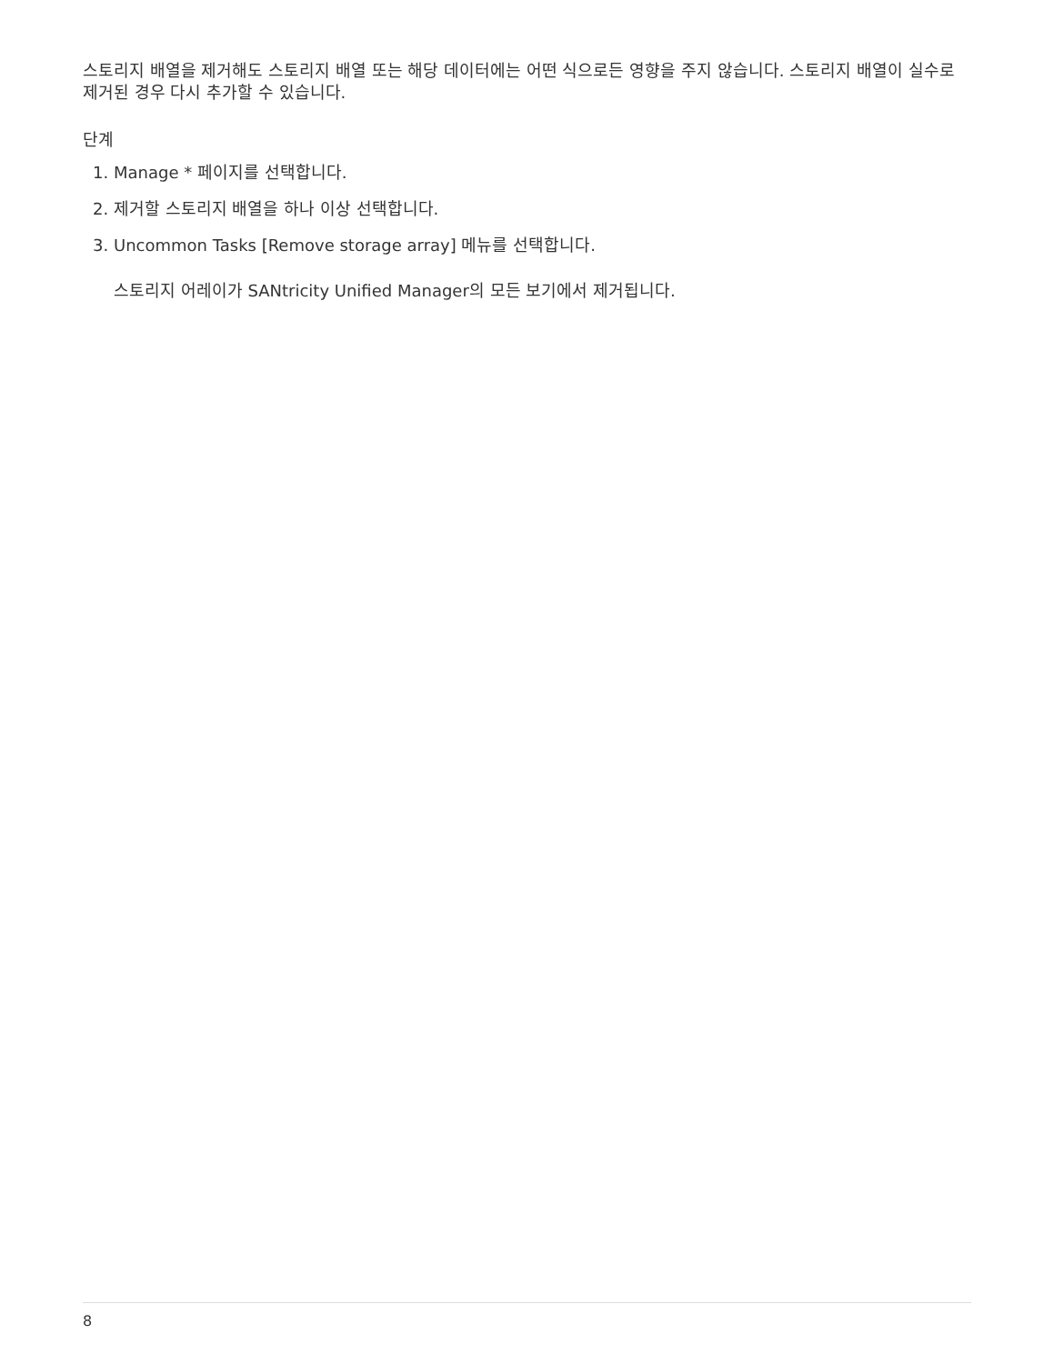스토리지 배열을 제거해도 스토리지 배열 또는 해당 데이터에는 어떤 식으로든 영향을 주지 않습니다. 스토리지 배열이 실수로 제거된 경우 다시 추가할 수 있습니다.
단계
1. Manage * 페이지를 선택합니다.
2. 제거할 스토리지 배열을 하나 이상 선택합니다.
3. Uncommon Tasks [Remove storage array] 메뉴를 선택합니다.
스토리지 어레이가 SANtricity Unified Manager의 모든 보기에서 제거됩니다.
8